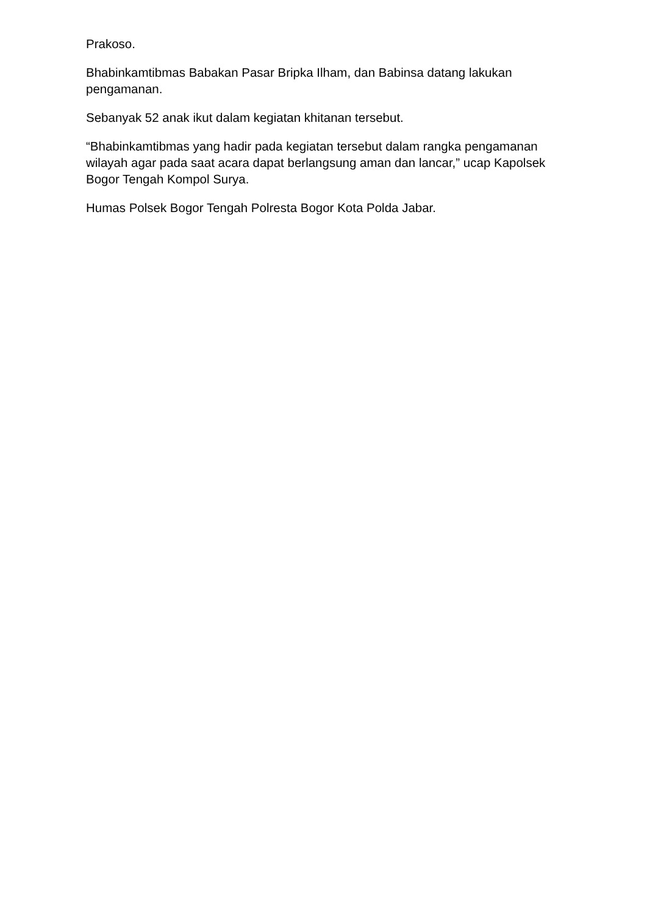Prakoso.
Bhabinkamtibmas Babakan Pasar Bripka Ilham, dan Babinsa datang lakukan pengamanan.
Sebanyak 52 anak ikut dalam kegiatan khitanan tersebut.
“Bhabinkamtibmas yang hadir pada kegiatan tersebut dalam rangka pengamanan wilayah agar pada saat acara dapat berlangsung aman dan lancar,” ucap Kapolsek Bogor Tengah Kompol Surya.
Humas Polsek Bogor Tengah Polresta Bogor Kota Polda Jabar.